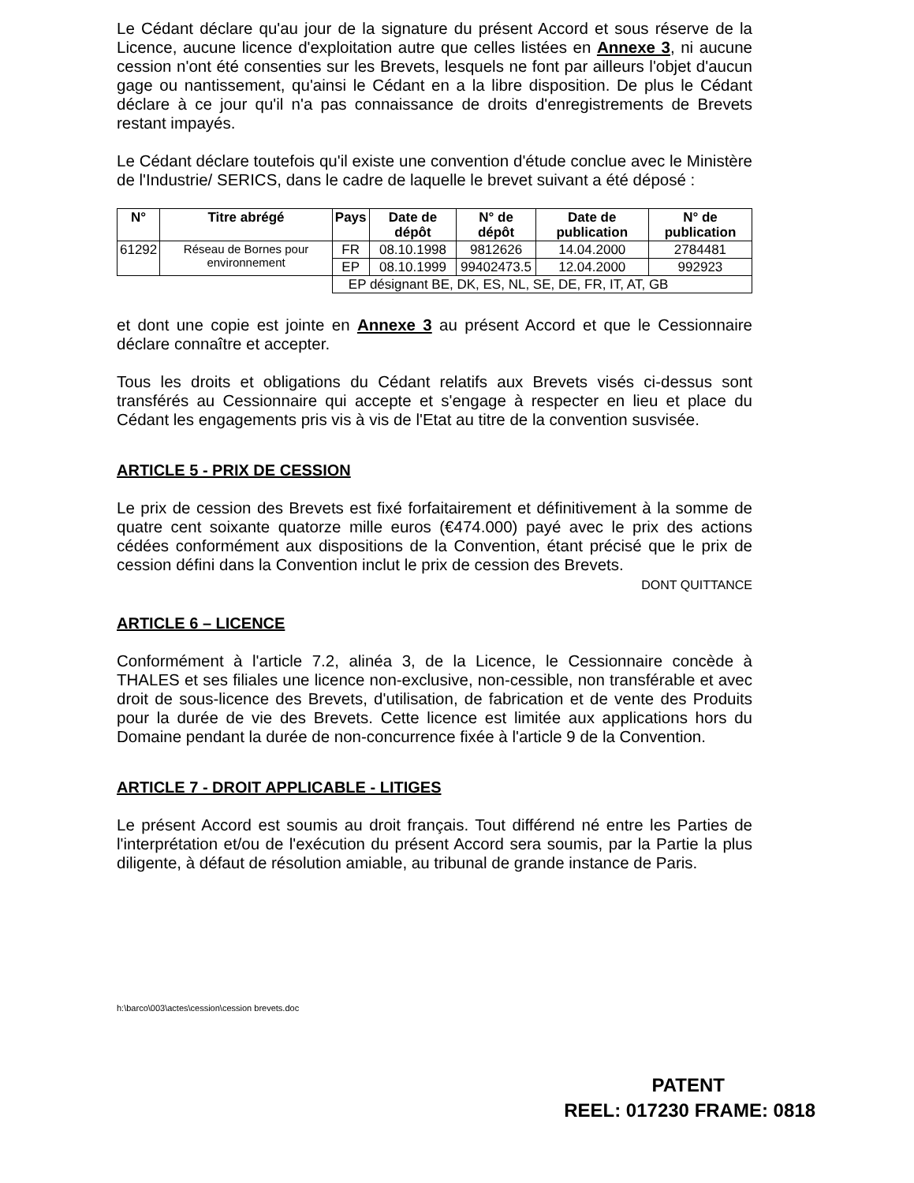Le Cédant déclare qu'au jour de la signature du présent Accord et sous réserve de la Licence, aucune licence d'exploitation autre que celles listées en Annexe 3, ni aucune cession n'ont été consenties sur les Brevets, lesquels ne font par ailleurs l'objet d'aucun gage ou nantissement, qu'ainsi le Cédant en a la libre disposition. De plus le Cédant déclare à ce jour qu'il n'a pas connaissance de droits d'enregistrements de Brevets restant impayés.
Le Cédant déclare toutefois qu'il existe une convention d'étude conclue avec le Ministère de l'Industrie/ SERICS, dans le cadre de laquelle le brevet suivant a été déposé :
| N° | Titre abrégé | Pays | Date de dépôt | N° de dépôt | Date de publication | N° de publication |
| --- | --- | --- | --- | --- | --- | --- |
| 61292 | Réseau de Bornes pour environnement | FR | 08.10.1998 | 9812626 | 14.04.2000 | 2784481 |
| | | EP | 08.10.1999 | 99402473.5 | 12.04.2000 | 992923 |
| | | EP désignant BE, DK, ES, NL, SE, DE, FR, IT, AT, GB | | | | |
et dont une copie est jointe en Annexe 3 au présent Accord et que le Cessionnaire déclare connaître et accepter.
Tous les droits et obligations du Cédant relatifs aux Brevets visés ci-dessus sont transférés au Cessionnaire qui accepte et s'engage à respecter en lieu et place du Cédant les engagements pris vis à vis de l'Etat au titre de la convention susvisée.
ARTICLE 5 - PRIX DE CESSION
Le prix de cession des Brevets est fixé forfaitairement et définitivement à la somme de quatre cent soixante quatorze mille euros (€474.000) payé avec le prix des actions cédées conformément aux dispositions de la Convention, étant précisé que le prix de cession défini dans la Convention inclut le prix de cession des Brevets.
DONT QUITTANCE
ARTICLE 6 – LICENCE
Conformément à l'article 7.2, alinéa 3, de la Licence, le Cessionnaire concède à THALES et ses filiales une licence non-exclusive, non-cessible, non transférable et avec droit de sous-licence des Brevets, d'utilisation, de fabrication et de vente des Produits pour la durée de vie des Brevets. Cette licence est limitée aux applications hors du Domaine pendant la durée de non-concurrence fixée à l'article 9 de la Convention.
ARTICLE 7 - DROIT APPLICABLE - LITIGES
Le présent Accord est soumis au droit français. Tout différend né entre les Parties de l'interprétation et/ou de l'exécution du présent Accord sera soumis, par la Partie la plus diligente, à défaut de résolution amiable, au tribunal de grande instance de Paris.
h:\barco\003\actes\cession\cession brevets.doc
PATENT
REEL: 017230 FRAME: 0818